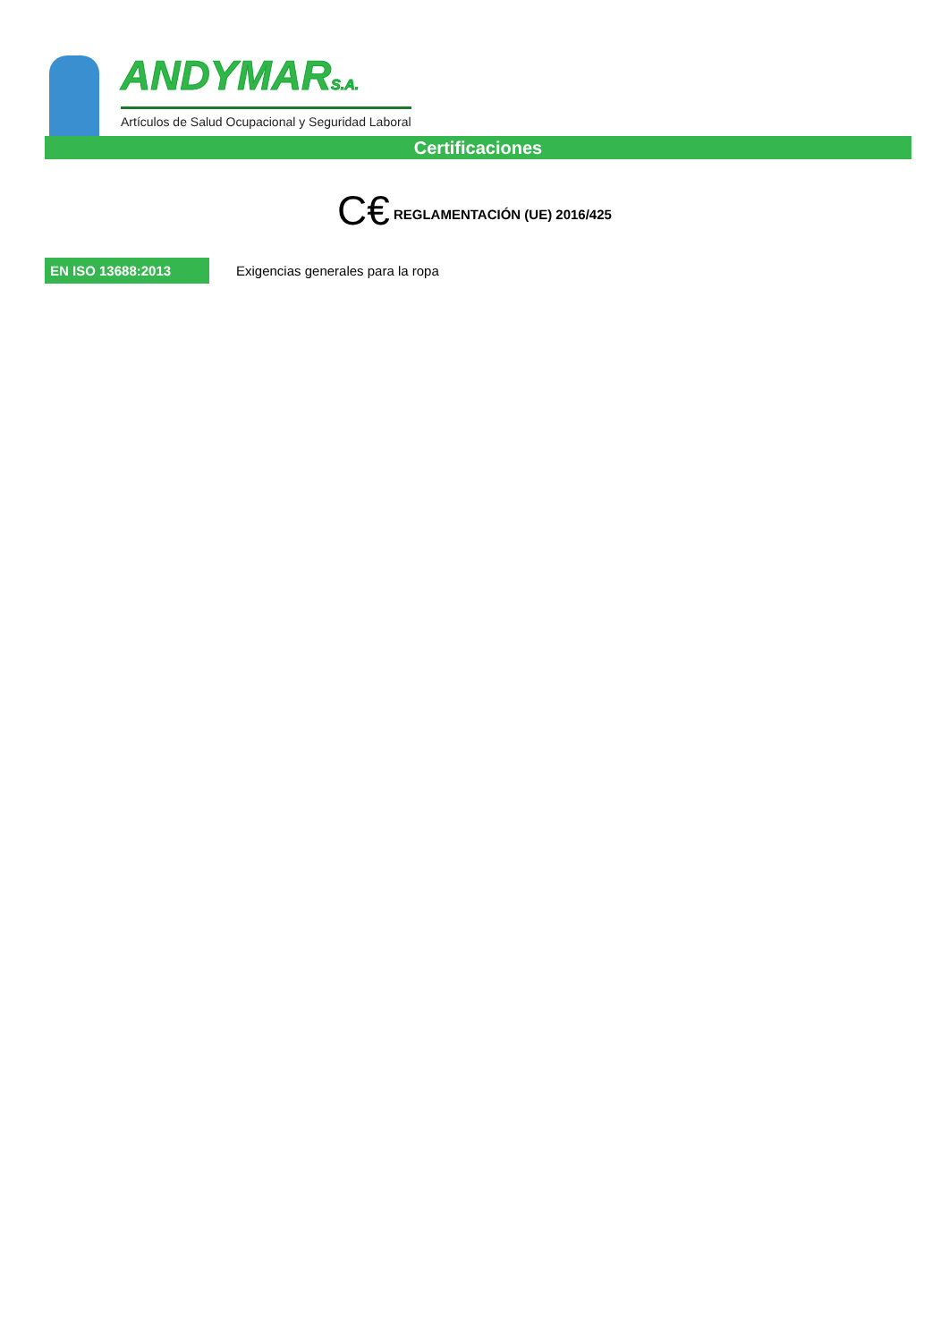ANDYMARS.A.
Artículos de Salud Ocupacional y Seguridad Laboral
Certificaciones
C€ REGLAMENTACIÓN (UE) 2016/425
EN ISO 13688:2013
Exigencias generales para la ropa